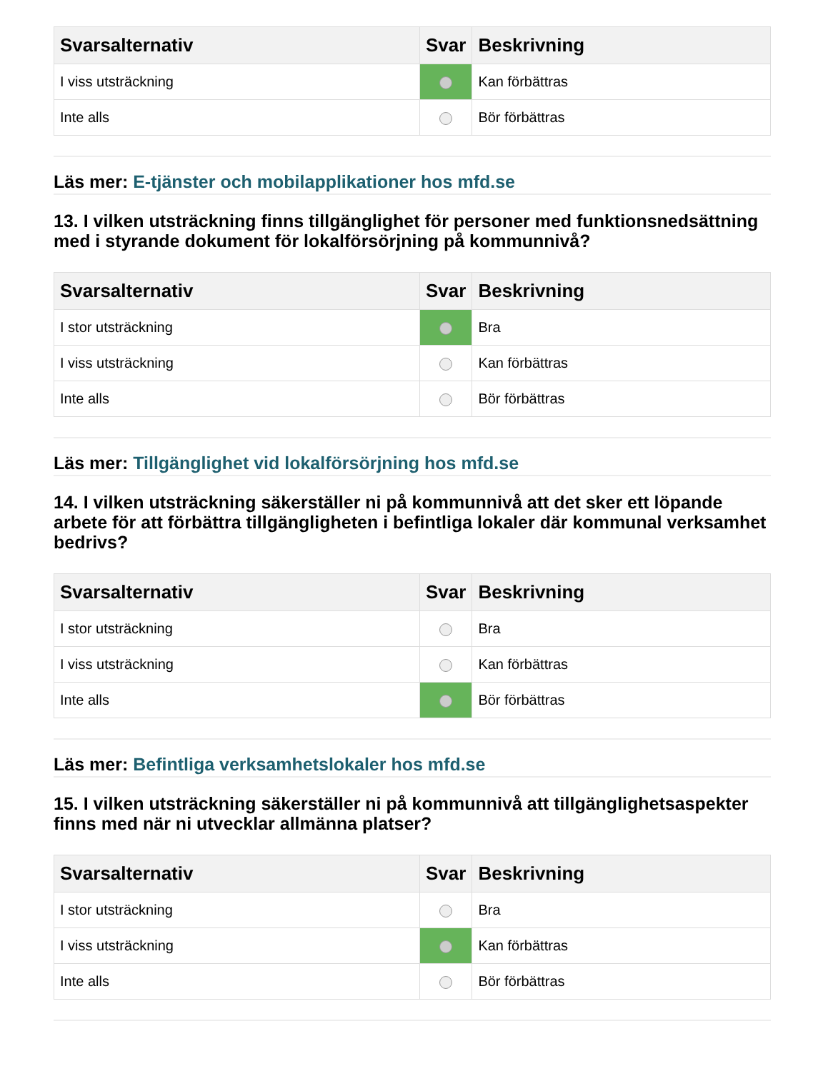| Svarsalternativ | Svar | Beskrivning |
| --- | --- | --- |
| I viss utsträckning | | Kan förbättras |
| Inte alls | | Bör förbättras |
Läs mer: E-tjänster och mobilapplikationer hos mfd.se
13. I vilken utsträckning finns tillgänglighet för personer med funktionsnedsättning med i styrande dokument för lokalförsörjning på kommunnivå?
| Svarsalternativ | Svar | Beskrivning |
| --- | --- | --- |
| I stor utsträckning | | Bra |
| I viss utsträckning | | Kan förbättras |
| Inte alls | | Bör förbättras |
Läs mer: Tillgänglighet vid lokalförsörjning hos mfd.se
14. I vilken utsträckning säkerställer ni på kommunnivå att det sker ett löpande arbete för att förbättra tillgängligheten i befintliga lokaler där kommunal verksamhet bedrivs?
| Svarsalternativ | Svar | Beskrivning |
| --- | --- | --- |
| I stor utsträckning | | Bra |
| I viss utsträckning | | Kan förbättras |
| Inte alls | | Bör förbättras |
Läs mer: Befintliga verksamhetslokaler hos mfd.se
15. I vilken utsträckning säkerställer ni på kommunnivå att tillgänglighetsaspekter finns med när ni utvecklar allmänna platser?
| Svarsalternativ | Svar | Beskrivning |
| --- | --- | --- |
| I stor utsträckning | | Bra |
| I viss utsträckning | | Kan förbättras |
| Inte alls | | Bör förbättras |